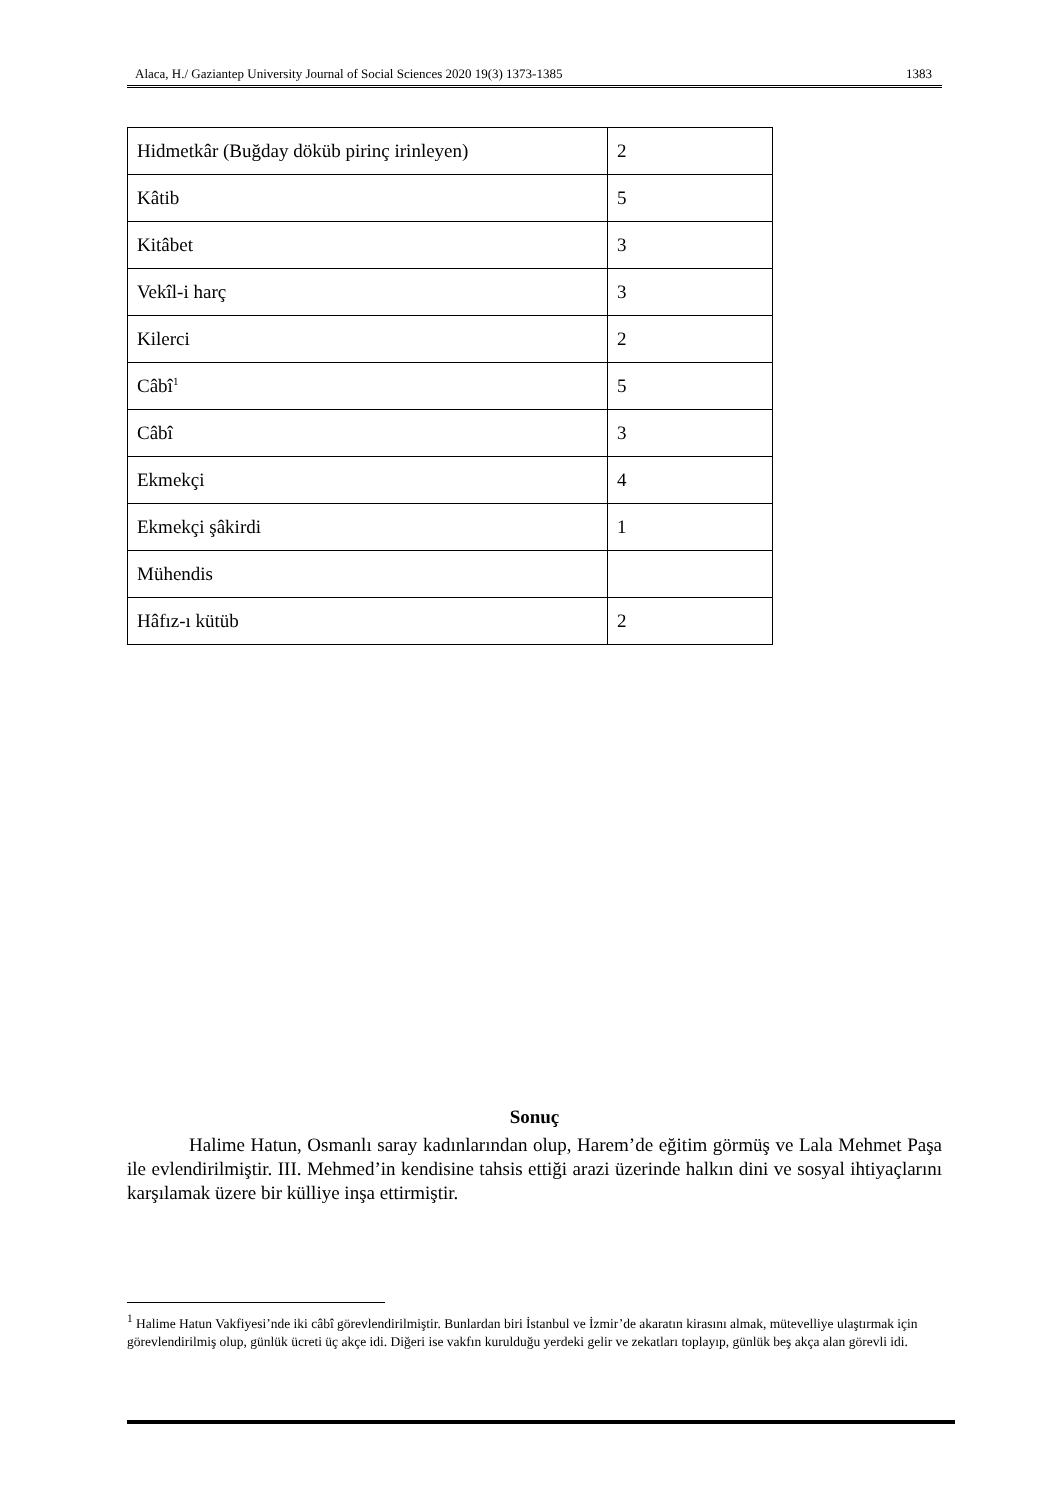Alaca, H./ Gaziantep University Journal of Social Sciences 2020 19(3) 1373-1385 1383
| Hidmetkâr (Buğday döküb pirinç irinleyen) | 2 |
| Kâtib | 5 |
| Kitâbet | 3 |
| Vekîl-i harç | 3 |
| Kilerci | 2 |
| Câbî<sup>1</sup> | 5 |
| Câbî | 3 |
| Ekmekçi | 4 |
| Ekmekçi şâkirdi | 1 |
| Mühendis | |
| Hâfız-ı kütüb | 2 |
Sonuç
Halime Hatun, Osmanlı saray kadınlarından olup, Harem’de eğitim görmüş ve Lala Mehmet Paşa ile evlendirilmiştir. III. Mehmed’in kendisine tahsis ettiği arazi üzerinde halkın dini ve sosyal ihtiyaçlarını karşılamak üzere bir külliye inşa ettirmiştir.
<sup>1</sup> Halime Hatun Vakfiyesi’nde iki câbî görevlendirilmiştir. Bunlardan biri İstanbul ve İzmir’de akaratın kirasını almak, mütevelliye ulaştırmak için görevlendirilmiş olup, günlük ücreti üç akçe idi. Diğeri ise vakfın kurulduğu yerdeki gelir ve zekatları toplayıp, günlük beş akça alan görevli idi.